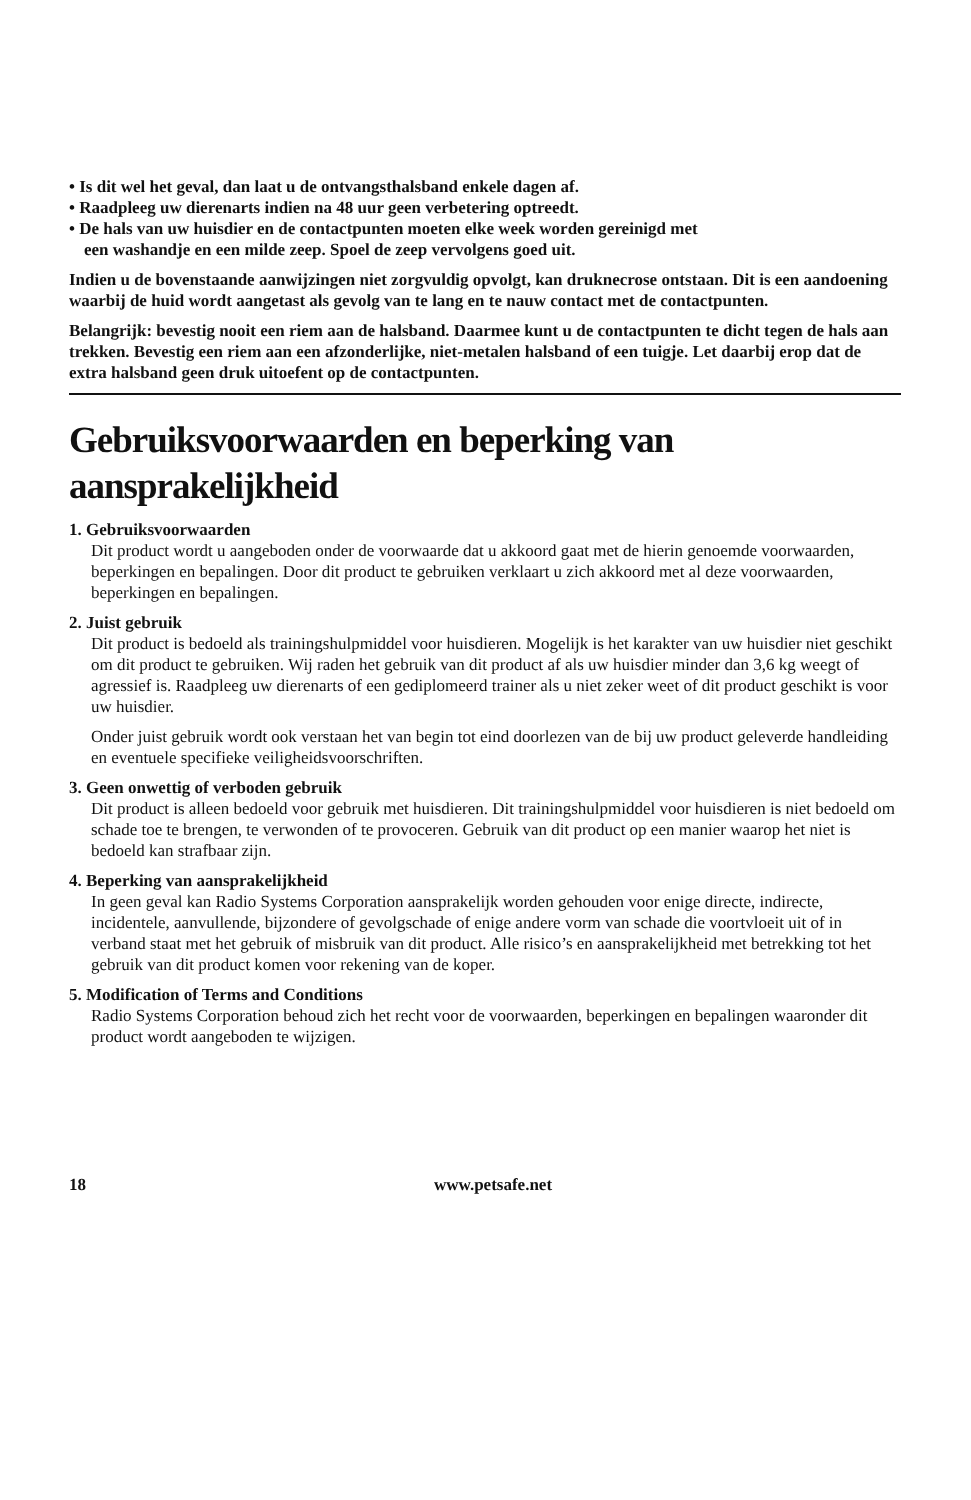• Is dit wel het geval, dan laat u de ontvangsthalsband enkele dagen af.
• Raadpleeg uw dierenarts indien na 48 uur geen verbetering optreedt.
• De hals van uw huisdier en de contactpunten moeten elke week worden gereinigd met
een washandje en een milde zeep. Spoel de zeep vervolgens goed uit.
Indien u de bovenstaande aanwijzingen niet zorgvuldig opvolgt, kan druknecrose ontstaan. Dit is een aandoening waarbij de huid wordt aangetast als gevolg van te lang en te nauw contact met de contactpunten.
Belangrijk: bevestig nooit een riem aan de halsband. Daarmee kunt u de contactpunten te dicht tegen de hals aan trekken. Bevestig een riem aan een afzonderlijke, niet-metalen halsband of een tuigje. Let daarbij erop dat de extra halsband geen druk uitoefent op de contactpunten.
Gebruiksvoorwaarden en beperking van aansprakelijkheid
1. Gebruiksvoorwaarden
Dit product wordt u aangeboden onder de voorwaarde dat u akkoord gaat met de hierin genoemde voorwaarden, beperkingen en bepalingen. Door dit product te gebruiken verklaart u zich akkoord met al deze voorwaarden, beperkingen en bepalingen.
2. Juist gebruik
Dit product is bedoeld als trainingshulpmiddel voor huisdieren. Mogelijk is het karakter van uw huisdier niet geschikt om dit product te gebruiken. Wij raden het gebruik van dit product af als uw huisdier minder dan 3,6 kg weegt of agressief is. Raadpleeg uw dierenarts of een gediplomeerd trainer als u niet zeker weet of dit product geschikt is voor uw huisdier.
Onder juist gebruik wordt ook verstaan het van begin tot eind doorlezen van de bij uw product geleverde handleiding en eventuele specifieke veiligheidsvoorschriften.
3. Geen onwettig of verboden gebruik
Dit product is alleen bedoeld voor gebruik met huisdieren. Dit trainingshulpmiddel voor huisdieren is niet bedoeld om schade toe te brengen, te verwonden of te provoceren. Gebruik van dit product op een manier waarop het niet is bedoeld kan strafbaar zijn.
4. Beperking van aansprakelijkheid
In geen geval kan Radio Systems Corporation aansprakelijk worden gehouden voor enige directe, indirecte, incidentele, aanvullende, bijzondere of gevolgschade of enige andere vorm van schade die voortvloeit uit of in verband staat met het gebruik of misbruik van dit product. Alle risico’s en aansprakelijkheid met betrekking tot het gebruik van dit product komen voor rekening van de koper.
5. Modification of Terms and Conditions
Radio Systems Corporation behoud zich het recht voor de voorwaarden, beperkingen en bepalingen waaronder dit product wordt aangeboden te wijzigen.
18 www.petsafe.net